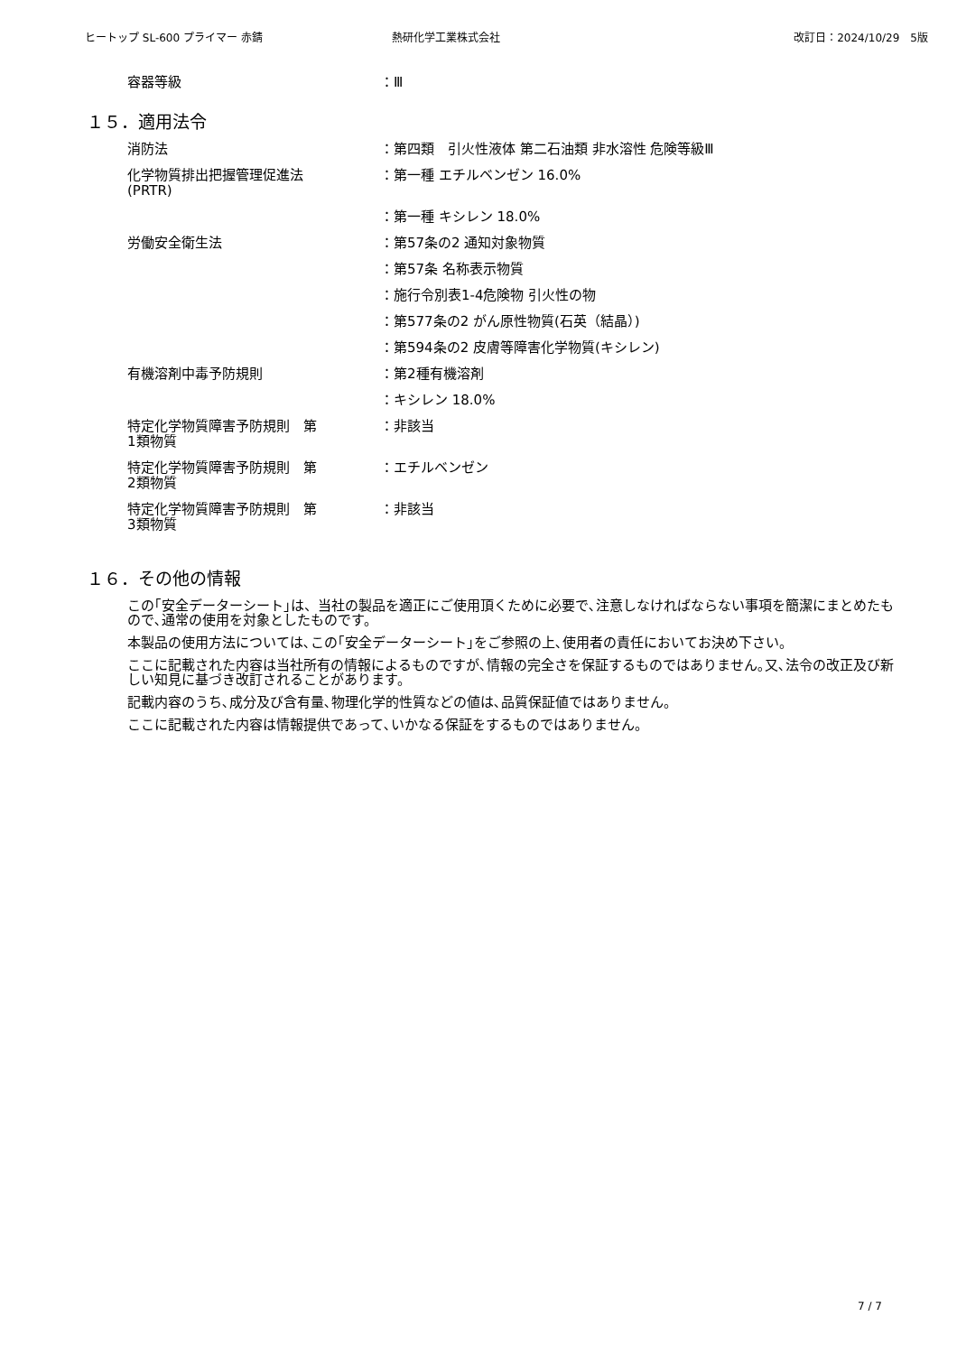ヒートップ SL-600 プライマー 赤錆 熱研化学工業株式会社 改訂日：2024/10/29　5版
容器等級 ：Ⅲ
１５．適用法令
消防法 ：第四類　引火性液体 第二石油類 非水溶性 危険等級Ⅲ
化学物質排出把握管理促進法
(PRTR)
：第一種 エチルベンゼン 16.0%
：第一種 キシレン 18.0%
労働安全衛生法 ：第57条の2 通知対象物質
：第57条 名称表示物質
：施行令別表1-4危険物 引火性の物
：第577条の2 がん原性物質(石英（結晶）)
：第594条の2 皮膚等障害化学物質(キシレン)
有機溶剤中毒予防規則 ：第2種有機溶剤
：キシレン 18.0%
特定化学物質障害予防規則　第
1類物質
：非該当
特定化学物質障害予防規則　第
2類物質
：エチルベンゼン
特定化学物質障害予防規則　第
3類物質
：非該当
１６．その他の情報
この｢安全データーシート｣は、当社の製品を適正にご使用頂くために必要で､注意しなければならない事項を簡潔にまとめたもので､通常の使用を対象としたものです。
本製品の使用方法については､この｢安全データーシート｣をご参照の上､使用者の責任においてお決め下さい。
ここに記載された内容は当社所有の情報によるものですが､情報の完全さを保証するものではありません｡又､法令の改正及び新しい知見に基づき改訂されることがあります。
記載内容のうち､成分及び含有量､物理化学的性質などの値は､品質保証値ではありません。
ここに記載された内容は情報提供であって､いかなる保証をするものではありません。
7 / 7